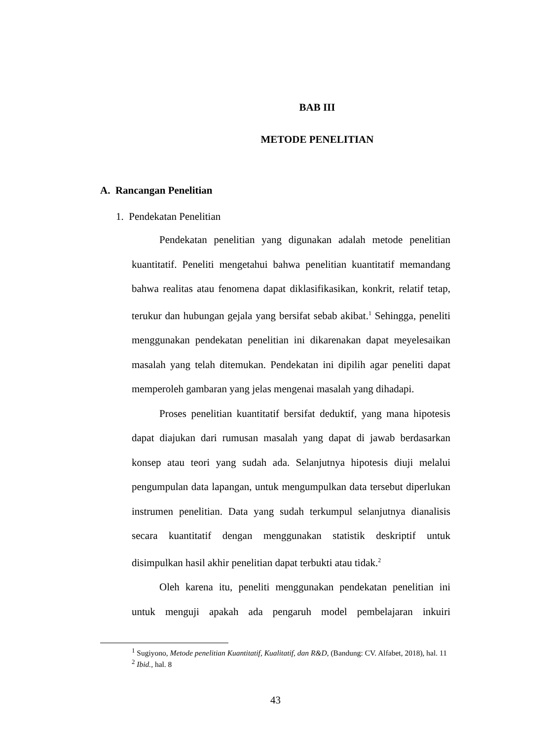BAB III
METODE PENELITIAN
A. Rancangan Penelitian
1. Pendekatan Penelitian
Pendekatan penelitian yang digunakan adalah metode penelitian kuantitatif. Peneliti mengetahui bahwa penelitian kuantitatif memandang bahwa realitas atau fenomena dapat diklasifikasikan, konkrit, relatif tetap, terukur dan hubungan gejala yang bersifat sebab akibat.<sup>1</sup> Sehingga, peneliti menggunakan pendekatan penelitian ini dikarenakan dapat meyelesaikan masalah yang telah ditemukan. Pendekatan ini dipilih agar peneliti dapat memperoleh gambaran yang jelas mengenai masalah yang dihadapi.
Proses penelitian kuantitatif bersifat deduktif, yang mana hipotesis dapat diajukan dari rumusan masalah yang dapat di jawab berdasarkan konsep atau teori yang sudah ada. Selanjutnya hipotesis diuji melalui pengumpulan data lapangan, untuk mengumpulkan data tersebut diperlukan instrumen penelitian. Data yang sudah terkumpul selanjutnya dianalisis secara kuantitatif dengan menggunakan statistik deskriptif untuk disimpulkan hasil akhir penelitian dapat terbukti atau tidak.<sup>2</sup>
Oleh karena itu, peneliti menggunakan pendekatan penelitian ini untuk menguji apakah ada pengaruh model pembelajaran inkuiri
<sup>1</sup> Sugiyono, Metode penelitian Kuantitatif, Kualitatif, dan R&D, (Bandung: CV. Alfabet, 2018), hal. 11
<sup>2</sup> Ibid., hal. 8
43